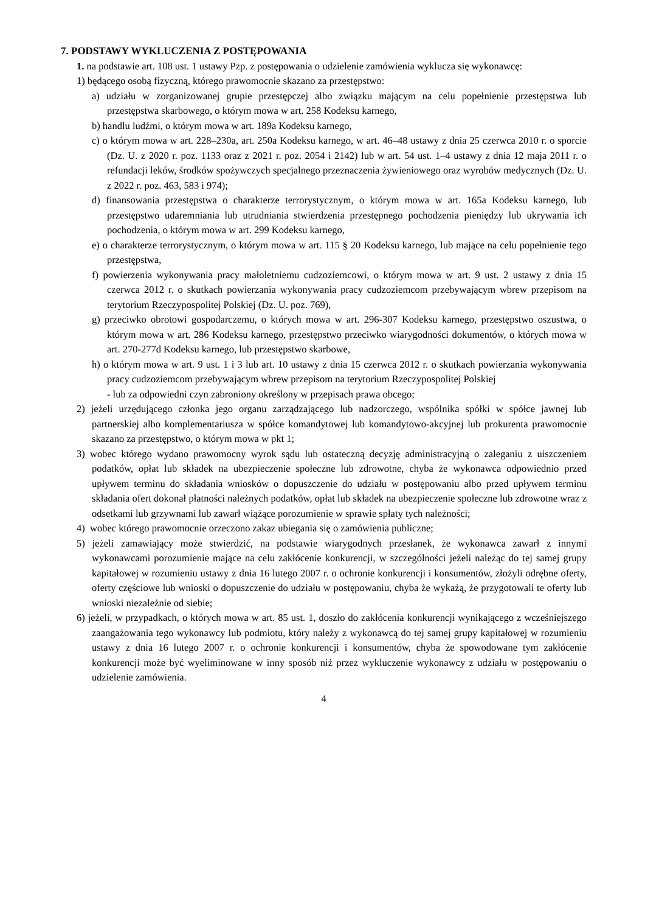7. PODSTAWY WYKLUCZENIA Z POSTĘPOWANIA
1. na podstawie art. 108 ust. 1 ustawy Pzp. z postępowania o udzielenie zamówienia wyklucza się wykonawcę:
1) będącego osobą fizyczną, którego prawomocnie skazano za przestępstwo:
a) udziału w zorganizowanej grupie przestępczej albo związku mającym na celu popełnienie przestępstwa lub przestępstwa skarbowego, o którym mowa w art. 258 Kodeksu karnego,
b) handlu ludźmi, o którym mowa w art. 189a Kodeksu karnego,
c) o którym mowa w art. 228–230a, art. 250a Kodeksu karnego, w art. 46–48 ustawy z dnia 25 czerwca 2010 r. o sporcie (Dz. U. z 2020 r. poz. 1133 oraz z 2021 r. poz. 2054 i 2142) lub w art. 54 ust. 1–4 ustawy z dnia 12 maja 2011 r. o refundacji leków, środków spożywczych specjalnego przeznaczenia żywieniowego oraz wyrobów medycznych (Dz. U. z 2022 r. poz. 463, 583 i 974);
d) finansowania przestępstwa o charakterze terrorystycznym, o którym mowa w art. 165a Kodeksu karnego, lub przestępstwo udaremniania lub utrudniania stwierdzenia przestępnego pochodzenia pieniędzy lub ukrywania ich pochodzenia, o którym mowa w art. 299 Kodeksu karnego,
e) o charakterze terrorystycznym, o którym mowa w art. 115 § 20 Kodeksu karnego, lub mające na celu popełnienie tego przestępstwa,
f) powierzenia wykonywania pracy małoletniemu cudzoziemcowi, o którym mowa w art. 9 ust. 2 ustawy z dnia 15 czerwca 2012 r. o skutkach powierzania wykonywania pracy cudzoziemcom przebywającym wbrew przepisom na terytorium Rzeczypospolitej Polskiej (Dz. U. poz. 769),
g) przeciwko obrotowi gospodarczemu, o których mowa w art. 296-307 Kodeksu karnego, przestępstwo oszustwa, o którym mowa w art. 286 Kodeksu karnego, przestępstwo przeciwko wiarygodności dokumentów, o których mowa w art. 270-277d Kodeksu karnego, lub przestępstwo skarbowe,
h) o którym mowa w art. 9 ust. 1 i 3 lub art. 10 ustawy z dnia 15 czerwca 2012 r. o skutkach powierzania wykonywania pracy cudzoziemcom przebywającym wbrew przepisom na terytorium Rzeczypospolitej Polskiej
- lub za odpowiedni czyn zabroniony określony w przepisach prawa obcego;
2) jeżeli urzędującego członka jego organu zarządzającego lub nadzorczego, wspólnika spółki w spółce jawnej lub partnerskiej albo komplementariusza w spółce komandytowej lub komandytowo-akcyjnej lub prokurenta prawomocnie skazano za przestępstwo, o którym mowa w pkt 1;
3) wobec którego wydano prawomocny wyrok sądu lub ostateczną decyzję administracyjną o zaleganiu z uiszczeniem podatków, opłat lub składek na ubezpieczenie społeczne lub zdrowotne, chyba że wykonawca odpowiednio przed upływem terminu do składania wniosków o dopuszczenie do udziału w postępowaniu albo przed upływem terminu składania ofert dokonał płatności należnych podatków, opłat lub składek na ubezpieczenie społeczne lub zdrowotne wraz z odsetkami lub grzywnami lub zawarł wiążące porozumienie w sprawie spłaty tych należności;
4) wobec którego prawomocnie orzeczono zakaz ubiegania się o zamówienia publiczne;
5) jeżeli zamawiający może stwierdzić, na podstawie wiarygodnych przesłanek, że wykonawca zawarł z innymi wykonawcami porozumienie mające na celu zakłócenie konkurencji, w szczególności jeżeli należąc do tej samej grupy kapitałowej w rozumieniu ustawy z dnia 16 lutego 2007 r. o ochronie konkurencji i konsumentów, złożyli odrębne oferty, oferty częściowe lub wnioski o dopuszczenie do udziału w postępowaniu, chyba że wykażą, że przygotowali te oferty lub wnioski niezależnie od siebie;
6) jeżeli, w przypadkach, o których mowa w art. 85 ust. 1, doszło do zakłócenia konkurencji wynikającego z wcześniejszego zaangażowania tego wykonawcy lub podmiotu, który należy z wykonawcą do tej samej grupy kapitałowej w rozumieniu ustawy z dnia 16 lutego 2007 r. o ochronie konkurencji i konsumentów, chyba że spowodowane tym zakłócenie konkurencji może być wyeliminowane w inny sposób niż przez wykluczenie wykonawcy z udziału w postępowaniu o udzielenie zamówienia.
4